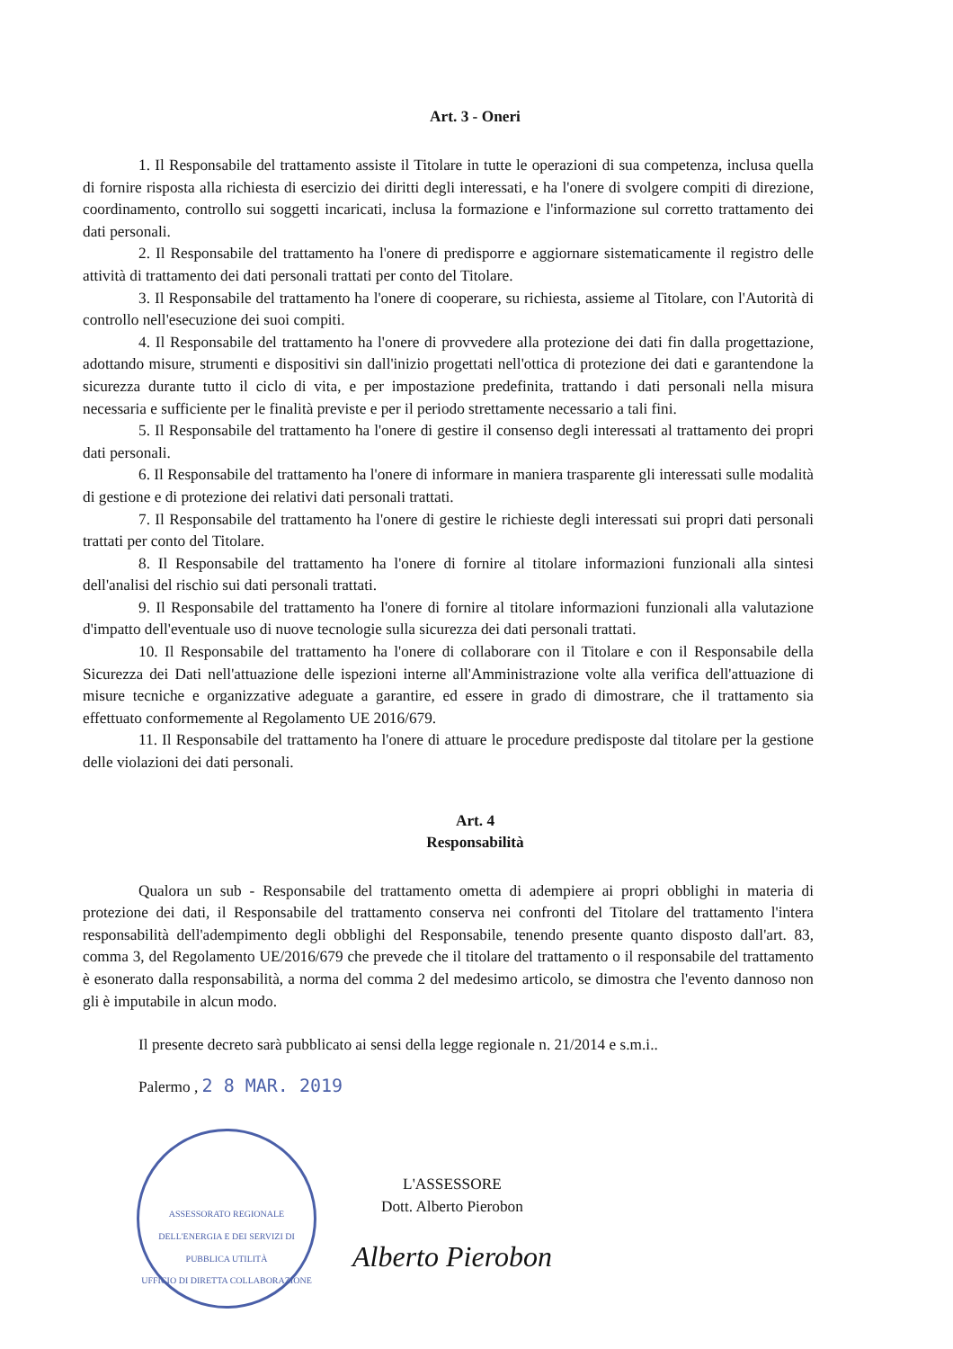Art. 3 - Oneri
1. Il Responsabile del trattamento assiste il Titolare in tutte le operazioni di sua competenza, inclusa quella di fornire risposta alla richiesta di esercizio dei diritti degli interessati, e ha l'onere di svolgere compiti di direzione, coordinamento, controllo sui soggetti incaricati, inclusa la formazione e l'informazione sul corretto trattamento dei dati personali.
2. Il Responsabile del trattamento ha l'onere di predisporre e aggiornare sistematicamente il registro delle attività di trattamento dei dati personali trattati per conto del Titolare.
3. Il Responsabile del trattamento ha l'onere di cooperare, su richiesta, assieme al Titolare, con l'Autorità di controllo nell'esecuzione dei suoi compiti.
4. Il Responsabile del trattamento ha l'onere di provvedere alla protezione dei dati fin dalla progettazione, adottando misure, strumenti e dispositivi sin dall'inizio progettati nell'ottica di protezione dei dati e garantendone la sicurezza durante tutto il ciclo di vita, e per impostazione predefinita, trattando i dati personali nella misura necessaria e sufficiente per le finalità previste e per il periodo strettamente necessario a tali fini.
5. Il Responsabile del trattamento ha l'onere di gestire il consenso degli interessati al trattamento dei propri dati personali.
6. Il Responsabile del trattamento ha l'onere di informare in maniera trasparente gli interessati sulle modalità di gestione e di protezione dei relativi dati personali trattati.
7. Il Responsabile del trattamento ha l'onere di gestire le richieste degli interessati sui propri dati personali trattati per conto del Titolare.
8. Il Responsabile del trattamento ha l'onere di fornire al titolare informazioni funzionali alla sintesi dell'analisi del rischio sui dati personali trattati.
9. Il Responsabile del trattamento ha l'onere di fornire al titolare informazioni funzionali alla valutazione d'impatto dell'eventuale uso di nuove tecnologie sulla sicurezza dei dati personali trattati.
10. Il Responsabile del trattamento ha l'onere di collaborare con il Titolare e con il Responsabile della Sicurezza dei Dati nell'attuazione delle ispezioni interne all'Amministrazione volte alla verifica dell'attuazione di misure tecniche e organizzative adeguate a garantire, ed essere in grado di dimostrare, che il trattamento sia effettuato conformemente al Regolamento UE 2016/679.
11. Il Responsabile del trattamento ha l'onere di attuare le procedure predisposte dal titolare per la gestione delle violazioni dei dati personali.
Art. 4
Responsabilità
Qualora un sub - Responsabile del trattamento ometta di adempiere ai propri obblighi in materia di protezione dei dati, il Responsabile del trattamento conserva nei confronti del Titolare del trattamento l'intera responsabilità dell'adempimento degli obblighi del Responsabile, tenendo presente quanto disposto dall'art. 83, comma 3, del Regolamento UE/2016/679 che prevede che il titolare del trattamento o il responsabile del trattamento è esonerato dalla responsabilità, a norma del comma 2 del medesimo articolo, se dimostra che l'evento dannoso non gli è imputabile in alcun modo.
Il presente decreto sarà pubblicato ai sensi della legge regionale n. 21/2014 e s.m.i..
Palermo , 2 8 MAR. 2019
ASSESSORATO REGIONALE DELL'ENERGIA E DEI SERVIZI DI PUBBLICA UTILITÀ
UFFICIO DI DIRETTA COLLABORAZIONE
L'ASSESSORE
Dott. Alberto Pierobon
Alberto Pierobon